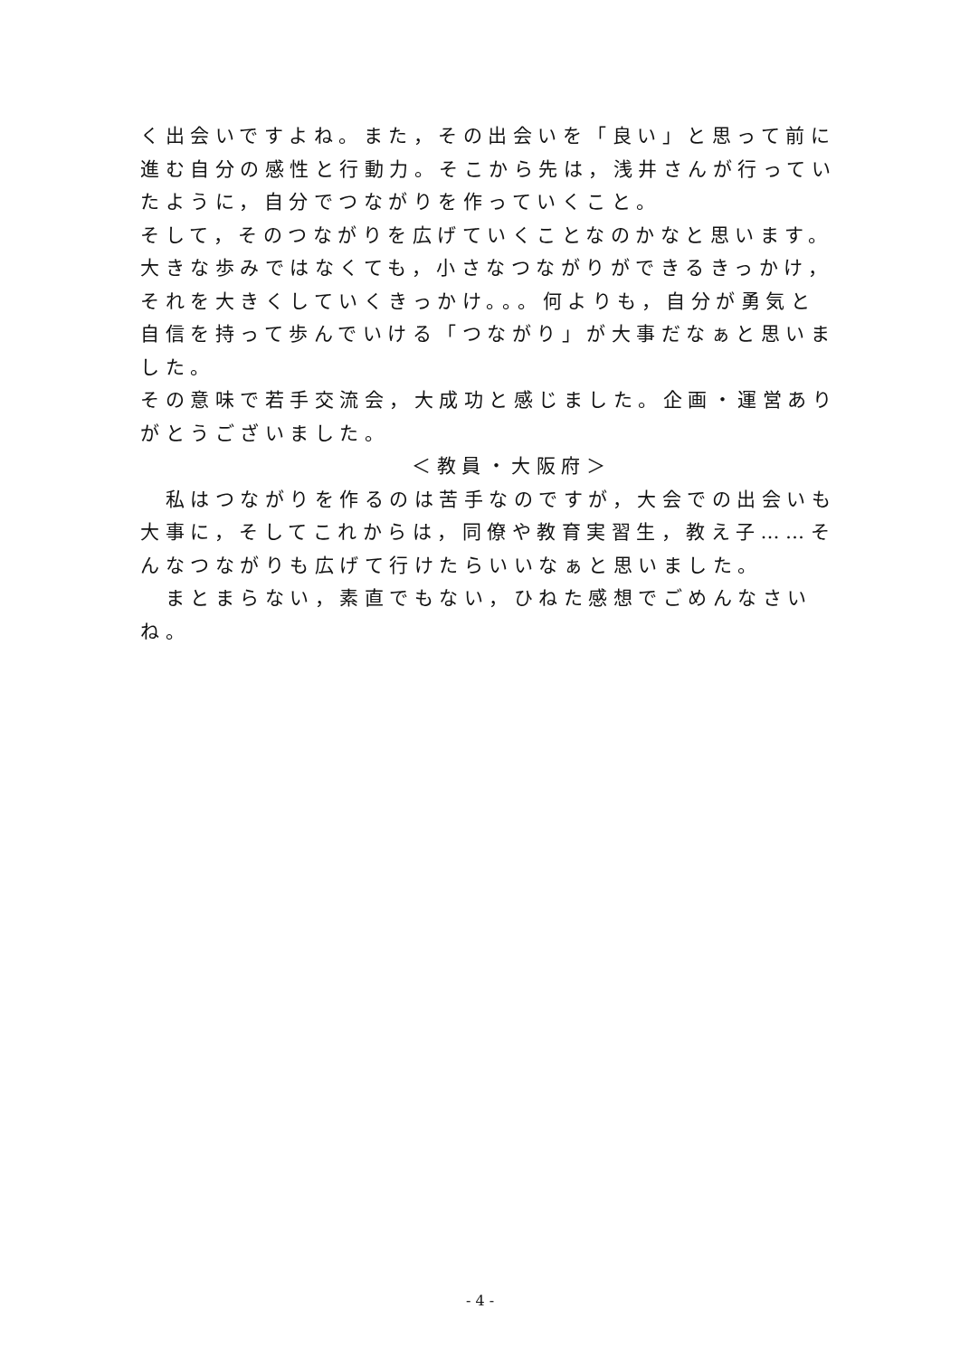く出会いですよね。また，その出会いを「良い」と思って前に進む自分の感性と行動力。そこから先は，浅井さんが行っていたように，自分でつながりを作っていくこと。
そして，そのつながりを広げていくことなのかなと思います。
大きな歩みではなくても，小さなつながりができるきっかけ，それを大きくしていくきっかけ。。。何よりも，自分が勇気と自信を持って歩んでいける「つながり」が大事だなぁと思いました。
その意味で若手交流会，大成功と感じました。企画・運営ありがとうございました。 ＜教員・大阪府＞
　私はつながりを作るのは苦手なのですが，大会での出会いも大事に，そしてこれからは，同僚や教育実習生，教え子……そんなつながりも広げて行けたらいいなぁと思いました。
　まとまらない，素直でもない，ひねた感想でごめんなさいね。
- 4 -